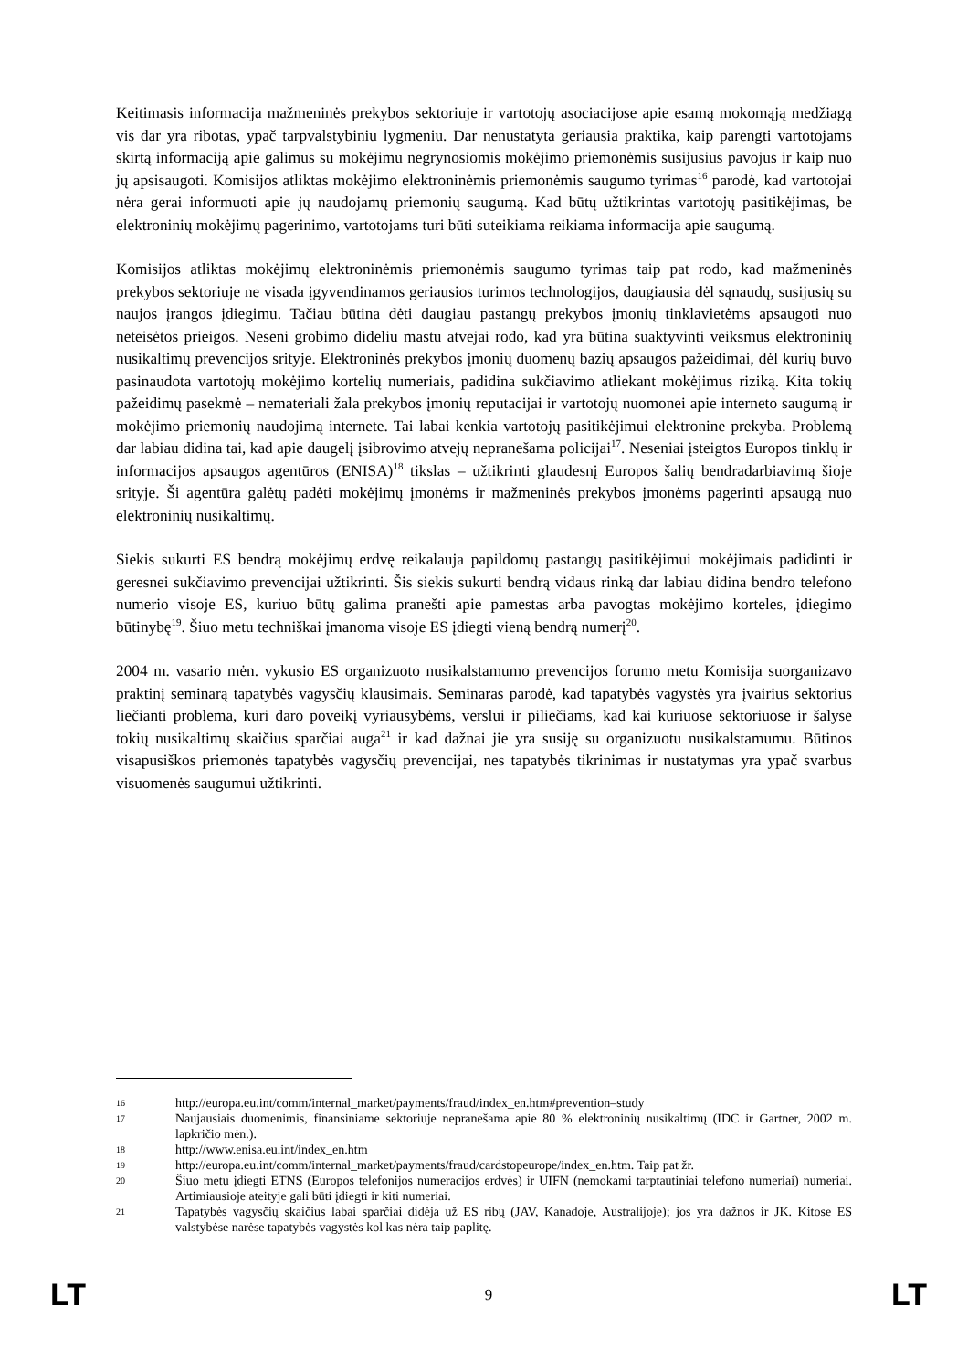Keitimasis informacija mažmeninės prekybos sektoriuje ir vartotojų asociacijose apie esamą mokomąją medžiagą vis dar yra ribotas, ypač tarpvalstybiniu lygmeniu. Dar nenustatyta geriausia praktika, kaip parengti vartotojams skirtą informaciją apie galimus su mokėjimu negrynosiomis mokėjimo priemonėmis susijusius pavojus ir kaip nuo jų apsisaugoti. Komisijos atliktas mokėjimo elektroninėmis priemonėmis saugumo tyrimas<sup>16</sup> parodė, kad vartotojai nėra gerai informuoti apie jų naudojamų priemonių saugumą. Kad būtų užtikrintas vartotojų pasitikėjimas, be elektroninių mokėjimų pagerinimo, vartotojams turi būti suteikiama reikiama informacija apie saugumą.
Komisijos atliktas mokėjimų elektroninėmis priemonėmis saugumo tyrimas taip pat rodo, kad mažmeninės prekybos sektoriuje ne visada įgyvendinamos geriausios turimos technologijos, daugiausia dėl sąnaudų, susijusių su naujos įrangos įdiegimu. Tačiau būtina dėti daugiau pastangų prekybos įmonių tinklavietėms apsaugoti nuo neteisėtos prieigos. Neseni grobimo dideliu mastu atvejai rodo, kad yra būtina suaktyvinti veiksmus elektroninių nusikaltimų prevencijos srityje. Elektroninės prekybos įmonių duomenų bazių apsaugos pažeidimai, dėl kurių buvo pasinaudota vartotojų mokėjimo kortelių numeriais, padidina sukčiavimo atliekant mokėjimus riziką. Kita tokių pažeidimų pasekmė – nemateriali žala prekybos įmonių reputacijai ir vartotojų nuomonei apie interneto saugumą ir mokėjimo priemonių naudojimą internete. Tai labai kenkia vartotojų pasitikėjimui elektronine prekyba. Problemą dar labiau didina tai, kad apie daugelį įsibrovimo atvejų nepranešama policijai<sup>17</sup>. Neseniai įsteigtos Europos tinklų ir informacijos apsaugos agentūros (ENISA)<sup>18</sup> tikslas – užtikrinti glaudesnį Europos šalių bendradarbiavimą šioje srityje. Ši agentūra galėtų padėti mokėjimų įmonėms ir mažmeninės prekybos įmonėms pagerinti apsaugą nuo elektroninių nusikaltimų.
Siekis sukurti ES bendrą mokėjimų erdvę reikalauja papildomų pastangų pasitikėjimui mokėjimais padidinti ir geresnei sukčiavimo prevencijai užtikrinti. Šis siekis sukurti bendrą vidaus rinką dar labiau didina bendro telefono numerio visoje ES, kuriuo būtų galima pranešti apie pamestas arba pavogtas mokėjimo korteles, įdiegimo būtinybę<sup>19</sup>. Šiuo metu techniškai įmanoma visoje ES įdiegti vieną bendrą numerį<sup>20</sup>.
2004 m. vasario mėn. vykusio ES organizuoto nusikalstamumo prevencijos forumo metu Komisija suorganizavo praktinį seminarą tapatybės vagysčių klausimais. Seminaras parodė, kad tapatybės vagystės yra įvairius sektorius liečianti problema, kuri daro poveikį vyriausybėms, verslui ir piliečiams, kad kai kuriuose sektoriuose ir šalyse tokių nusikaltimų skaičius sparčiai auga<sup>21</sup> ir kad dažnai jie yra susiję su organizuotu nusikalstamumu. Būtinos visapusiškos priemonės tapatybės vagysčių prevencijai, nes tapatybės tikrinimas ir nustatymas yra ypač svarbus visuomenės saugumui užtikrinti.
16 http://europa.eu.int/comm/internal_market/payments/fraud/index_en.htm#prevention–study
17 Naujausiais duomenimis, finansiniame sektoriuje nepranešama apie 80 % elektroninių nusikaltimų (IDC ir Gartner, 2002 m. lapkričio mėn.).
18 http://www.enisa.eu.int/index_en.htm
19 http://europa.eu.int/comm/internal_market/payments/fraud/cardstopeurope/index_en.htm. Taip pat žr.
20 Šiuo metu įdiegti ETNS (Europos telefonijos numeracijos erdvės) ir UIFN (nemokami tarptautiniai telefono numeriai) numeriai. Artimiausioje ateityje gali būti įdiegti ir kiti numeriai.
21 Tapatybės vagysčių skaičius labai sparčiai didėja už ES ribų (JAV, Kanadoje, Australijoje); jos yra dažnos ir JK. Kitose ES valstybėse narėse tapatybės vagystės kol kas nėra taip paplitę.
LT 9 LT